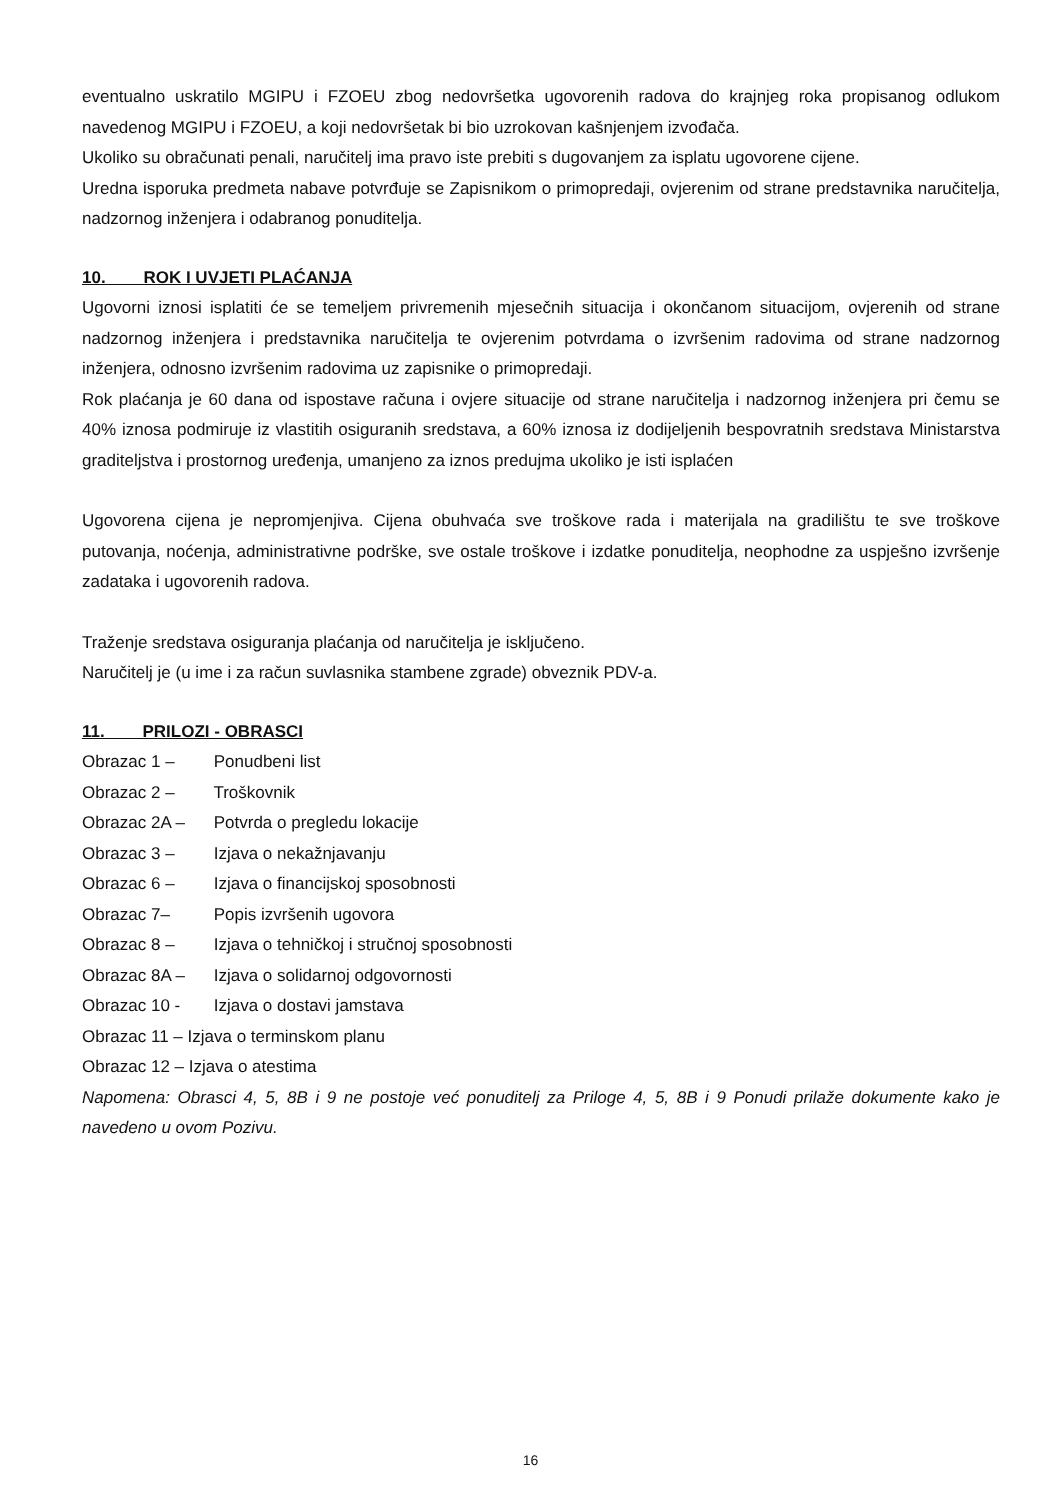eventualno uskratilo MGIPU i FZOEU zbog nedovršetka ugovorenih radova do krajnjeg roka propisanog odlukom navedenog MGIPU i FZOEU, a koji nedovršetak bi bio uzrokovan kašnjenjem izvođača.
Ukoliko su obračunati penali, naručitelj ima pravo iste prebiti s dugovanjem za isplatu ugovorene cijene.
Uredna isporuka predmeta nabave potvrđuje se Zapisnikom o primopredaji, ovjerenim od strane predstavnika naručitelja, nadzornog inženjera i odabranog ponuditelja.
10. ROK I UVJETI PLAĆANJA
Ugovorni iznosi isplatiti će se temeljem privremenih mjesečnih situacija i okončanom situacijom, ovjerenih od strane nadzornog inženjera i predstavnika naručitelja te ovjerenim potvrdama o izvršenim radovima od strane nadzornog inženjera, odnosno izvršenim radovima uz zapisnike o primopredaji.
Rok plaćanja je 60 dana od ispostave računa i ovjere situacije od strane naručitelja i nadzornog inženjera pri čemu se 40% iznosa podmiruje iz vlastitih osiguranih sredstava, a 60% iznosa iz dodijeljenih bespovratnih sredstava Ministarstva graditeljstva i prostornog uređenja, umanjeno za iznos predujma ukoliko je isti isplaćen
Ugovorena cijena je nepromjenjiva. Cijena obuhvaća sve troškove rada i materijala na gradilištu te sve troškove putovanja, noćenja, administrativne podrške, sve ostale troškove i izdatke ponuditelja, neophodne za uspješno izvršenje zadataka i ugovorenih radova.
Traženje sredstava osiguranja plaćanja od naručitelja je isključeno.
Naručitelj je (u ime i za račun suvlasnika stambene zgrade) obveznik PDV-a.
11. PRILOZI - OBRASCI
Obrazac 1 – Ponudbeni list
Obrazac 2 – Troškovnik
Obrazac 2A – Potvrda o pregledu lokacije
Obrazac 3 – Izjava o nekažnjavanju
Obrazac 6 – Izjava o financijskoj sposobnosti
Obrazac 7– Popis izvršenih ugovora
Obrazac 8 – Izjava o tehničkoj i stručnoj sposobnosti
Obrazac 8A – Izjava o solidarnoj odgovornosti
Obrazac 10 - Izjava o dostavi jamstava
Obrazac 11 – Izjava o terminskom planu
Obrazac 12 – Izjava o atestima
Napomena: Obrasci 4, 5, 8B i 9 ne postoje već ponuditelj za Priloge 4, 5, 8B i 9 Ponudi prilaže dokumente kako je navedeno u ovom Pozivu.
16